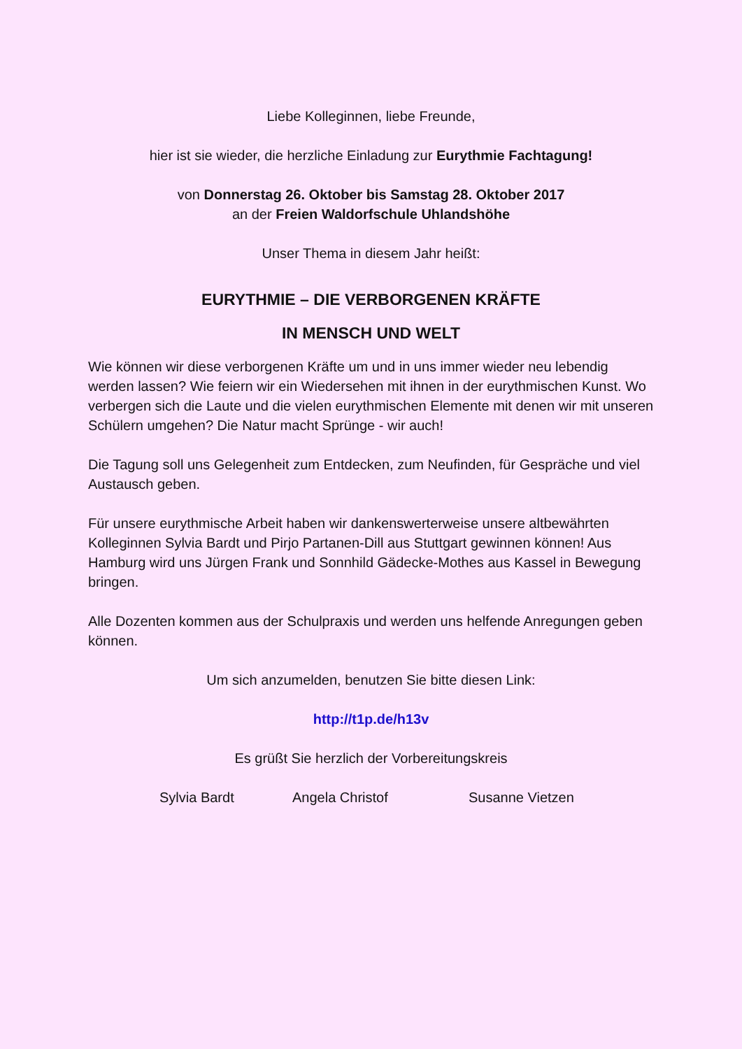Liebe Kolleginnen, liebe Freunde,
hier ist sie wieder, die herzliche Einladung zur Eurythmie Fachtagung!
von Donnerstag 26. Oktober bis Samstag 28. Oktober 2017
an der Freien Waldorfschule Uhlandshöhe
Unser Thema in diesem Jahr heißt:
EURYTHMIE – DIE VERBORGENEN KRÄFTE
IN MENSCH UND WELT
Wie können wir diese verborgenen Kräfte um und in uns immer wieder neu lebendig werden lassen? Wie feiern wir ein Wiedersehen mit ihnen in der eurythmischen Kunst. Wo verbergen sich die Laute und die vielen eurythmischen Elemente mit denen wir mit unseren Schülern umgehen? Die Natur macht Sprünge - wir auch!
Die Tagung soll uns Gelegenheit zum Entdecken, zum Neufinden, für Gespräche und viel Austausch geben.
Für unsere eurythmische Arbeit haben wir dankenswerterweise unsere altbewährten Kolleginnen Sylvia Bardt und Pirjo Partanen-Dill aus Stuttgart gewinnen können! Aus Hamburg wird uns Jürgen Frank und Sonnhild Gädecke-Mothes aus Kassel in Bewegung bringen.
Alle Dozenten kommen aus der Schulpraxis und werden uns helfende Anregungen geben können.
Um sich anzumelden, benutzen Sie bitte diesen Link:
http://t1p.de/h13v
Es grüßt Sie herzlich der Vorbereitungskreis
Sylvia Bardt Angela Christof Susanne Vietzen